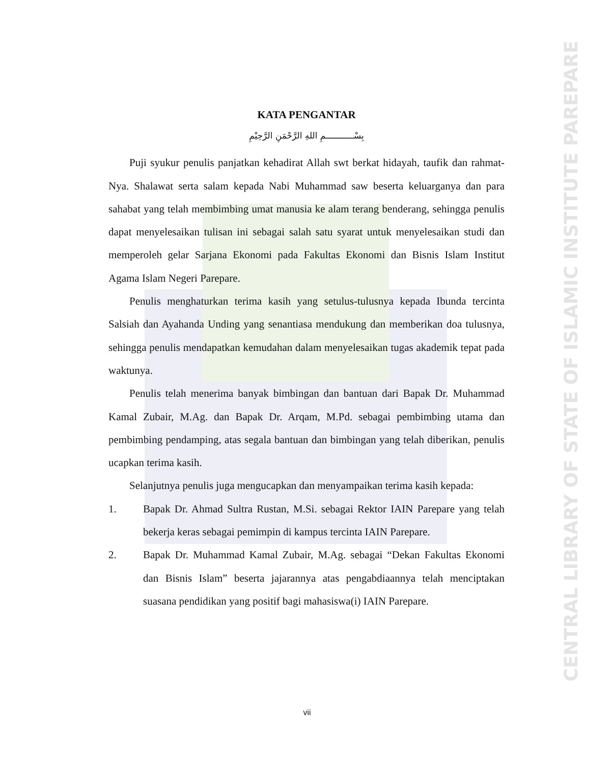CENTRAL LIBRARY OF STATE OF ISLAMIC INSTITUTE PAREPARE
KATA PENGANTAR
بِسْـــــــــــمِ اللهِ الرَّحْمَنِ الرَّحِيْمِ
Puji syukur penulis panjatkan kehadirat Allah swt berkat hidayah, taufik dan rahmat-Nya. Shalawat serta salam kepada Nabi Muhammad saw beserta keluarganya dan para sahabat yang telah membimbing umat manusia ke alam terang benderang, sehingga penulis dapat menyelesaikan tulisan ini sebagai salah satu syarat untuk menyelesaikan studi dan memperoleh gelar Sarjana Ekonomi pada Fakultas Ekonomi dan Bisnis Islam Institut Agama Islam Negeri Parepare.
Penulis menghaturkan terima kasih yang setulus-tulusnya kepada Ibunda tercinta Salsiah dan Ayahanda Unding yang senantiasa mendukung dan memberikan doa tulusnya, sehingga penulis mendapatkan kemudahan dalam menyelesaikan tugas akademik tepat pada waktunya.
Penulis telah menerima banyak bimbingan dan bantuan dari Bapak Dr. Muhammad Kamal Zubair, M.Ag. dan Bapak Dr. Arqam, M.Pd. sebagai pembimbing utama dan pembimbing pendamping, atas segala bantuan dan bimbingan yang telah diberikan, penulis ucapkan terima kasih.
Selanjutnya penulis juga mengucapkan dan menyampaikan terima kasih kepada:
1. Bapak Dr. Ahmad Sultra Rustan, M.Si. sebagai Rektor IAIN Parepare yang telah bekerja keras sebagai pemimpin di kampus tercinta IAIN Parepare.
2. Bapak Dr. Muhammad Kamal Zubair, M.Ag. sebagai “Dekan Fakultas Ekonomi dan Bisnis Islam” beserta jajarannya atas pengabdiaannya telah menciptakan suasana pendidikan yang positif bagi mahasiswa(i) IAIN Parepare.
vii